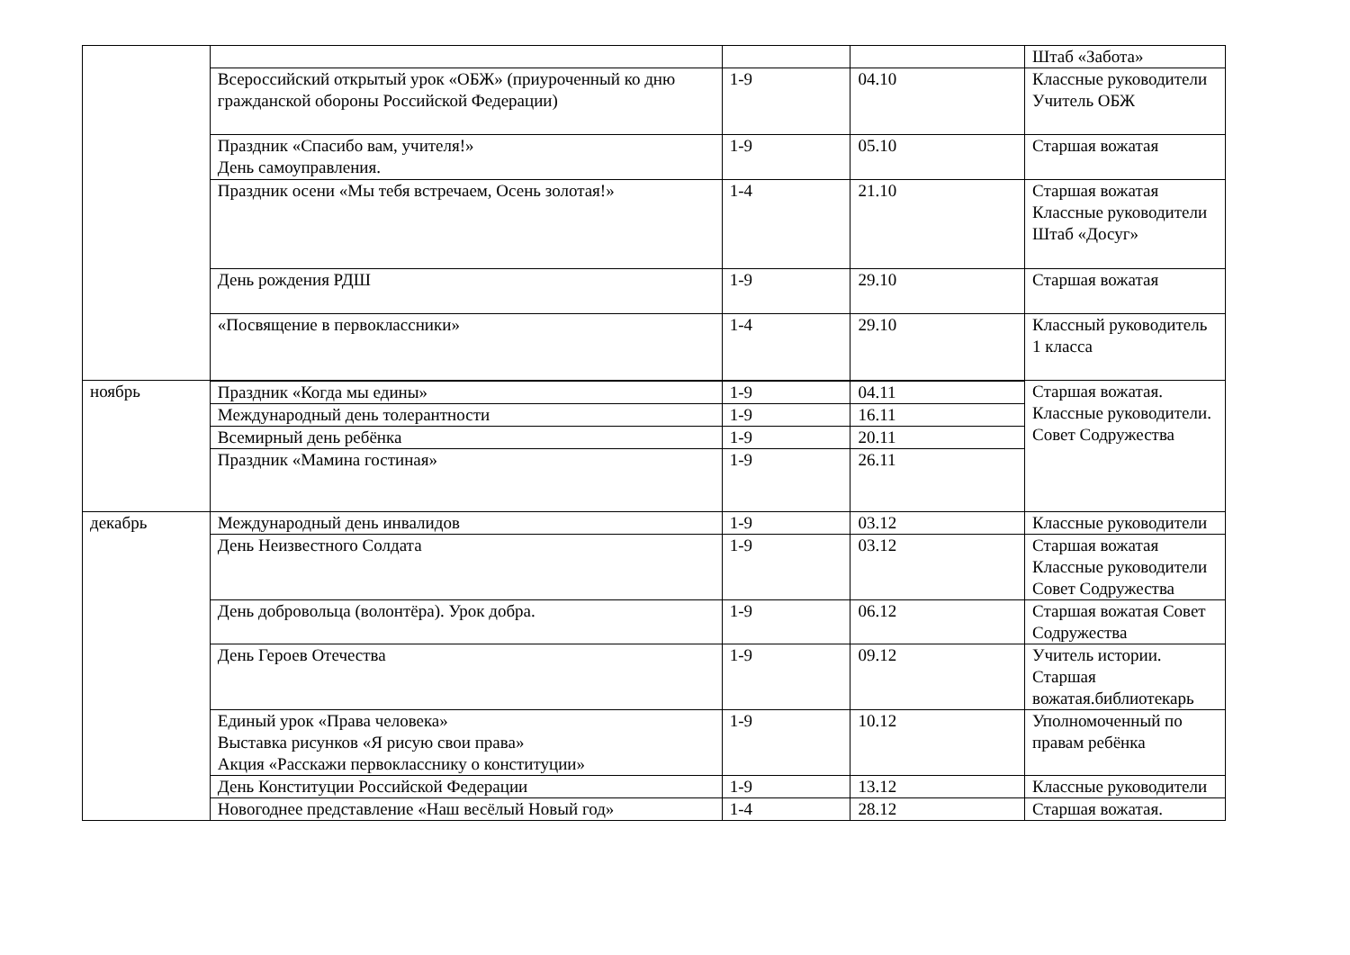| | | | | Штаб «Забота» |
| | Всероссийский открытый урок «ОБЖ» (приуроченный ко дню гражданской обороны Российской Федерации) | 1-9 | 04.10 | Классные руководители Учитель ОБЖ |
| | Праздник «Спасибо вам, учителя!» День самоуправления. | 1-9 | 05.10 | Старшая вожатая |
| | Праздник осени «Мы тебя встречаем, Осень золотая!» | 1-4 | 21.10 | Старшая вожатая Классные руководители Штаб «Досуг» |
| | День рождения РДШ | 1-9 | 29.10 | Старшая вожатая |
| | «Посвящение в первоклассники» | 1-4 | 29.10 | Классный руководитель 1 класса |
| ноябрь | Праздник «Когда мы едины» | 1-9 | 04.11 | Старшая вожатая. Классные руководители. Совет Содружества |
| | Международный день толерантности | 1-9 | 16.11 | |
| | Всемирный день ребёнка | 1-9 | 20.11 | |
| | Праздник «Мамина гостиная» | 1-9 | 26.11 | |
| декабрь | Международный день инвалидов | 1-9 | 03.12 | Классные руководители |
| | День Неизвестного Солдата | 1-9 | 03.12 | Старшая вожатая Классные руководители Совет Содружества |
| | День добровольца (волонтёра). Урок добра. | 1-9 | 06.12 | Старшая вожатая Совет Содружества |
| | День Героев Отечества | 1-9 | 09.12 | Учитель истории. Старшая вожатая.библиотекарь |
| | Единый урок «Права человека» Выставка рисунков «Я рисую свои права» Акция «Расскажи первокласснику о конституции» | 1-9 | 10.12 | Уполномоченный по правам ребёнка |
| | День Конституции Российской Федерации | 1-9 | 13.12 | Классные руководители |
| | Новогоднее представление «Наш весёлый Новый год» | 1-4 | 28.12 | Старшая вожатая. |